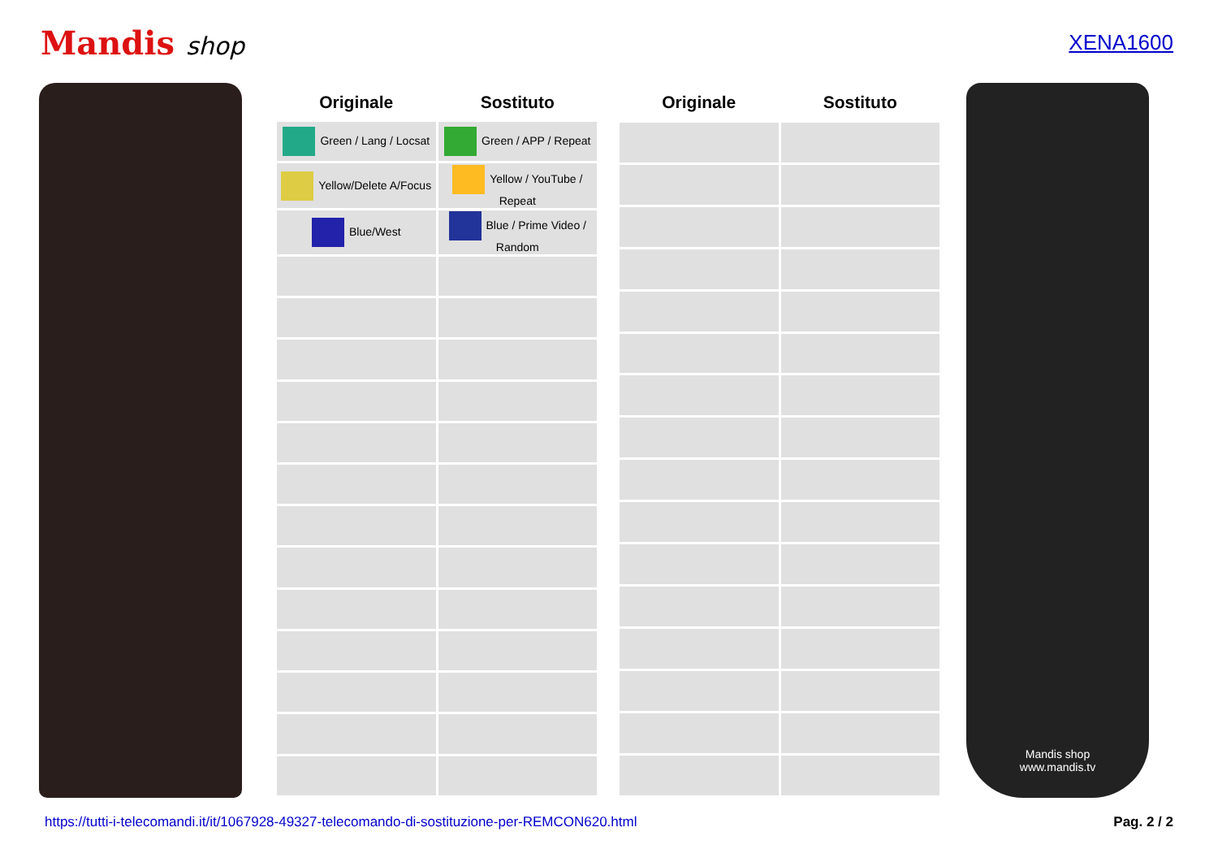Mandis shop
XENA1600
| Originale | Sostituto |
| --- | --- |
| Green / Lang / Locsat | Green / APP / Repeat |
| Yellow/Delete A/Focus | Yellow / YouTube / Repeat |
| Blue/West | Blue / Prime Video / Random |
| Originale | Sostituto |
| --- | --- |
Mandis shop
www.mandis.tv
https://tutti-i-telecomandi.it/it/1067928-49327-telecomando-di-sostituzione-per-REMCON620.html Pag. 2 / 2